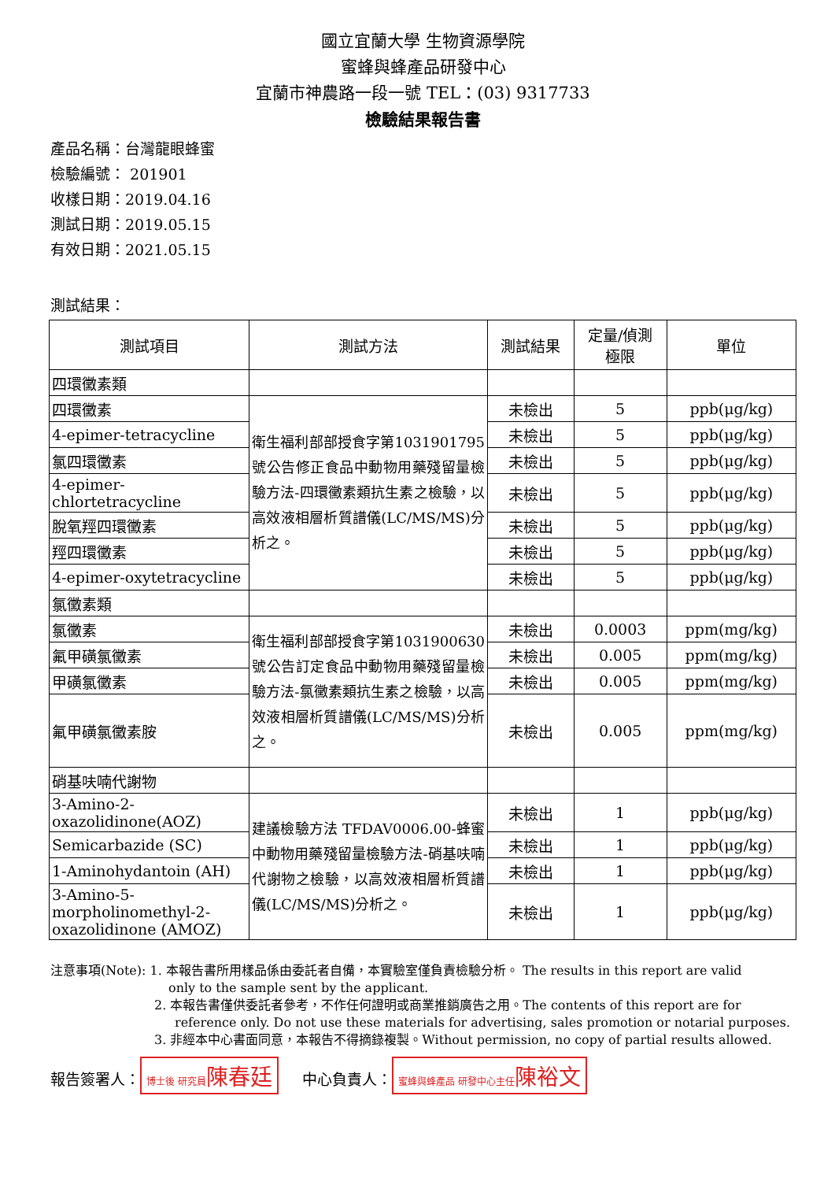國立宜蘭大學 生物資源學院
蜜蜂與蜂產品研發中心
宜蘭市神農路一段一號 TEL：(03) 9317733
檢驗結果報告書
產品名稱：台灣龍眼蜂蜜
檢驗編號： 201901
收樣日期：2019.04.16
測試日期：2019.05.15
有效日期：2021.05.15
測試結果：
| 測試項目 | 測試方法 | 測試結果 | 定量/偵測 極限 | 單位 |
| --- | --- | --- | --- | --- |
| 四環黴素類 | | | | |
| 四環黴素 | 衛生福利部部授食字第1031901795號公告修正食品中動物用藥殘留量檢驗方法-四環黴素類抗生素之檢驗，以高效液相層析質譜儀(LC/MS/MS)分析之。 | 未檢出 | 5 | ppb(μg/kg) |
| 4-epimer-tetracycline | | 未檢出 | 5 | ppb(μg/kg) |
| 氯四環黴素 | | 未檢出 | 5 | ppb(μg/kg) |
| 4-epimer-chlortetracycline | | 未檢出 | 5 | ppb(μg/kg) |
| 脫氧羥四環黴素 | | 未檢出 | 5 | ppb(μg/kg) |
| 羥四環黴素 | | 未檢出 | 5 | ppb(μg/kg) |
| 4-epimer-oxytetracycline | | 未檢出 | 5 | ppb(μg/kg) |
| 氯黴素類 | | | | |
| 氯黴素 | 衛生福利部部授食字第1031900630號公告訂定食品中動物用藥殘留量檢驗方法-氯黴素類抗生素之檢驗，以高效液相層析質譜儀(LC/MS/MS)分析之。 | 未檢出 | 0.0003 | ppm(mg/kg) |
| 氟甲磺氯黴素 | | 未檢出 | 0.005 | ppm(mg/kg) |
| 甲磺氯黴素 | | 未檢出 | 0.005 | ppm(mg/kg) |
| 氟甲磺氯黴素胺 | | 未檢出 | 0.005 | ppm(mg/kg) |
| 硝基呋喃代謝物 | | | | |
| 3-Amino-2-oxazolidinone(AOZ) | 建議檢驗方法 TFDAV0006.00-蜂蜜中動物用藥殘留量檢驗方法-硝基呋喃代謝物之檢驗，以高效液相層析質譜儀(LC/MS/MS)分析之。 | 未檢出 | 1 | ppb(μg/kg) |
| Semicarbazide (SC) | | 未檢出 | 1 | ppb(μg/kg) |
| 1-Aminohydantoin (AH) | | 未檢出 | 1 | ppb(μg/kg) |
| 3-Amino-5-morpholinomethyl-2-oxazolidinone (AMOZ) | | 未檢出 | 1 | ppb(μg/kg) |
注意事項(Note): 1. 本報告書所用樣品係由委託者自備，本實驗室僅負責檢驗分析。 The results in this report are valid
only to the sample sent by the applicant.
2. 本報告書僅供委託者參考，不作任何證明或商業推銷廣告之用。The contents of this report are for
reference only. Do not use these materials for advertising, sales promotion or notarial purposes.
3. 非經本中心書面同意，本報告不得摘錄複製。Without permission, no copy of partial results allowed.
報告簽署人： 博士後 研究員陳春廷 中心負責人： 蜜蜂與蜂產品 研發中心主任陳裕文